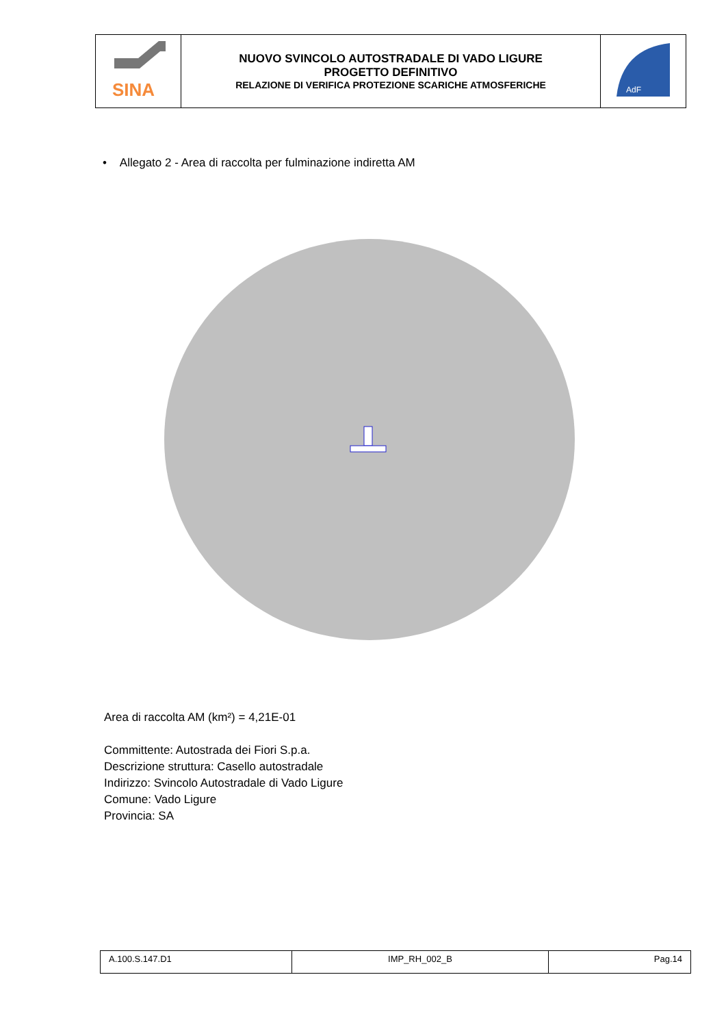| SINA | NUOVO SVINCOLO AUTOSTRADALE DI VADO LIGURE PROGETTO DEFINITIVO RELAZIONE DI VERIFICA PROTEZIONE SCARICHE ATMOSFERICHE | AdF |
• Allegato 2 - Area di raccolta per fulminazione indiretta AM
Area di raccolta AM (km²) = 4,21E-01
Committente: Autostrada dei Fiori S.p.a.
Descrizione struttura: Casello autostradale
Indirizzo: Svincolo Autostradale di Vado Ligure
Comune: Vado Ligure
Provincia: SA
| A.100.S.147.D1 | IMP_RH_002_B | Pag.14 |